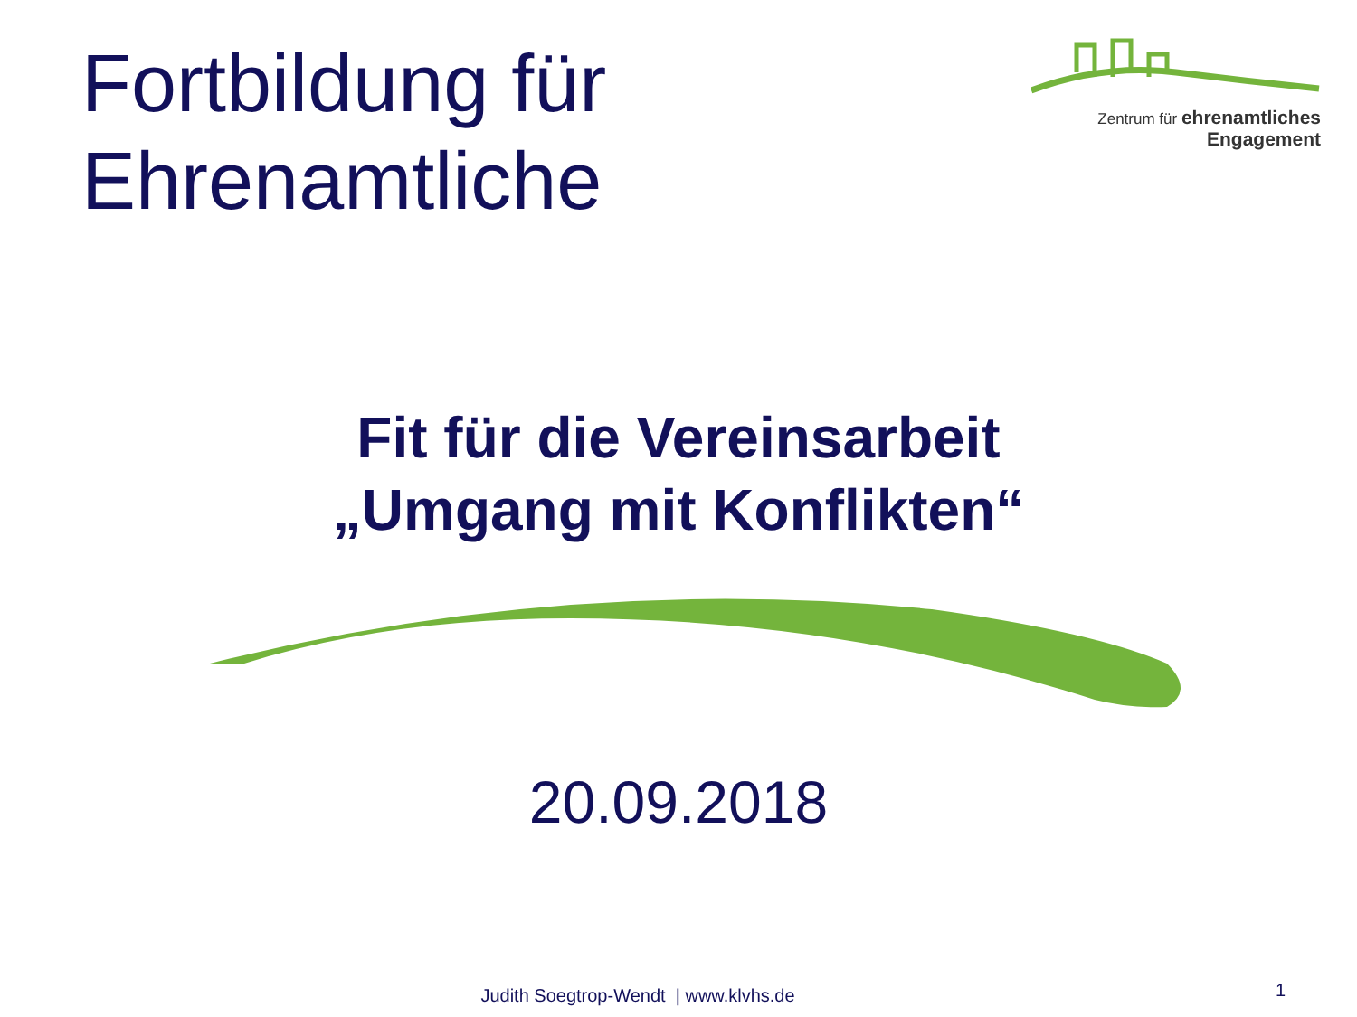Fortbildung für
Ehrenamtliche
Zentrum für ehrenamtliches
Engagement
Fit für die Vereinsarbeit
„Umgang mit Konflikten“
20.09.2018
Judith Soegtrop-Wendt | www.klvhs.de
1